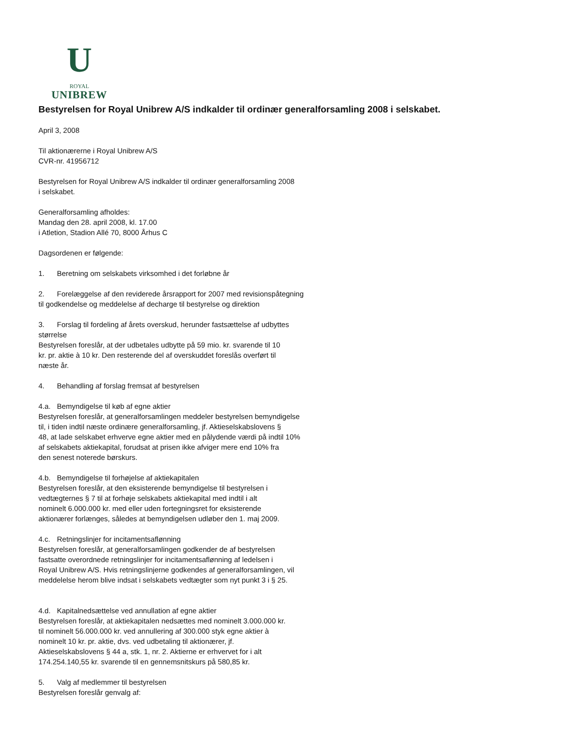U
ROYAL
UNIBREW
Bestyrelsen for Royal Unibrew A/S indkalder til ordinær generalforsamling 2008 i selskabet.
April 3, 2008
Til aktionærerne i Royal Unibrew A/S
CVR-nr. 41956712
Bestyrelsen for Royal Unibrew A/S indkalder til ordinær generalforsamling 2008
i selskabet.
Generalforsamling afholdes:
Mandag den 28. april 2008, kl. 17.00
i Atletion, Stadion Allé 70, 8000 Århus C
Dagsordenen er følgende:
1. Beretning om selskabets virksomhed i det forløbne år
2. Forelæggelse af den reviderede årsrapport for 2007 med revisionspåtegning
til godkendelse og meddelelse af decharge til bestyrelse og direktion
3. Forslag til fordeling af årets overskud, herunder fastsættelse af udbyttes
størrelse
Bestyrelsen foreslår, at der udbetales udbytte på 59 mio. kr. svarende til 10
kr. pr. aktie à 10 kr. Den resterende del af overskuddet foreslås overført til
næste år.
4. Behandling af forslag fremsat af bestyrelsen
4.a. Bemyndigelse til køb af egne aktier
Bestyrelsen foreslår, at generalforsamlingen meddeler bestyrelsen bemyndigelse
til, i tiden indtil næste ordinære generalforsamling, jf. Aktieselskabslovens §
48, at lade selskabet erhverve egne aktier med en pålydende værdi på indtil 10%
af selskabets aktiekapital, forudsat at prisen ikke afviger mere end 10% fra
den senest noterede børskurs.
4.b. Bemyndigelse til forhøjelse af aktiekapitalen
Bestyrelsen foreslår, at den eksisterende bemyndigelse til bestyrelsen i
vedtægternes § 7 til at forhøje selskabets aktiekapital med indtil i alt
nominelt 6.000.000 kr. med eller uden fortegningsret for eksisterende
aktionærer forlænges, således at bemyndigelsen udløber den 1. maj 2009.
4.c. Retningslinjer for incitamentsaflønning
Bestyrelsen foreslår, at generalforsamlingen godkender de af bestyrelsen
fastsatte overordnede retningslinjer for incitamentsaflønning af ledelsen i
Royal Unibrew A/S. Hvis retningslinjerne godkendes af generalforsamlingen, vil
meddelelse herom blive indsat i selskabets vedtægter som nyt punkt 3 i § 25.
4.d. Kapitalnedsættelse ved annullation af egne aktier
Bestyrelsen foreslår, at aktiekapitalen nedsættes med nominelt 3.000.000 kr.
til nominelt 56.000.000 kr. ved annullering af 300.000 styk egne aktier à
nominelt 10 kr. pr. aktie, dvs. ved udbetaling til aktionærer, jf.
Aktieselskabslovens § 44 a, stk. 1, nr. 2. Aktierne er erhvervet for i alt
174.254.140,55 kr. svarende til en gennemsnitskurs på 580,85 kr.
5. Valg af medlemmer til bestyrelsen
Bestyrelsen foreslår genvalg af: